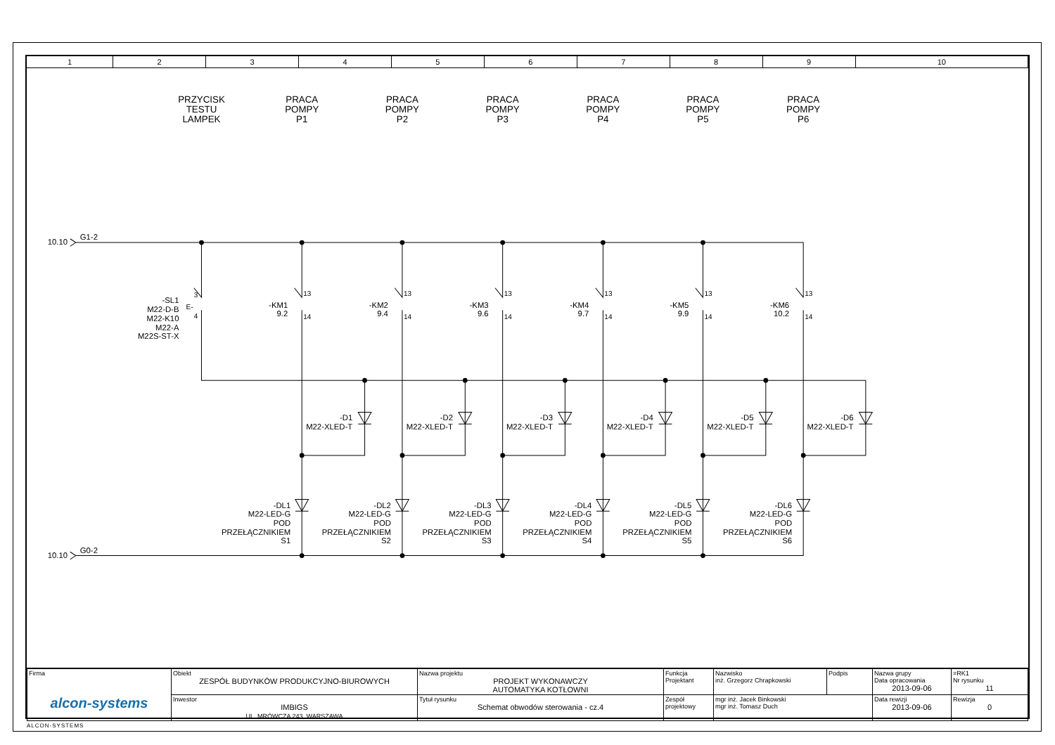| 1 | 2 | 3 | 4 | 5 | 6 | 7 | 8 | 9 | 10 |
PRZYCISK
TESTU
LAMPEK
PRACA
POMPY
P1
PRACA
POMPY
P2
PRACA
POMPY
P3
PRACA
POMPY
P4
PRACA
POMPY
P5
PRACA
POMPY
P6
10.10
G1-2
10.10
G0-2
-SL1
M22-D-B
M22-K10
M22-A
M22S-ST-X
-KM1
9.2
-KM2
9.4
-KM3
9.6
-KM4
9.7
-KM5
9.9
-KM6
10.2
-D1
M22-XLED-T
-D2
M22-XLED-T
-D3
M22-XLED-T
-D4
M22-XLED-T
-D5
M22-XLED-T
-D6
M22-XLED-T
-DL1
M22-LED-G
POD
PRZEŁĄCZNIKIEM
S1
-DL2
M22-LED-G
POD
PRZEŁĄCZNIKIEM
S2
-DL3
M22-LED-G
POD
PRZEŁĄCZNIKIEM
S3
-DL4
M22-LED-G
POD
PRZEŁĄCZNIKIEM
S4
-DL5
M22-LED-G
POD
PRZEŁĄCZNIKIEM
S5
-DL6
M22-LED-G
POD
PRZEŁĄCZNIKIEM
S6
E-
3
4
13
14
13
14
13
14
13
14
13
14
13
14
| Firma alcon-systems | Obiekt ZESPÓŁ BUDYNKÓW PRODUKCYJNO-BIUROWYCH | Nazwa projektu PROJEKT WYKONAWCZY AUTOMATYKA KOTŁOWNI | Funkcja Projektant | Nazwisko inż. Grzegorz Chrapkowski | Podpis | Nazwa grupy Data opracowania 2013-09-06 | =RK1 Nr rysunku 11 |
| | Inwestor IMBIGS UL. MRÓWCZA 243, WARSZAWA | Tytuł rysunku Schemat obwodów sterowania - cz.4 | Zespół projektowy | mgr inż. Jacek Binkowski mgr inż. Tomasz Duch | | Data rewizji 2013-09-06 | Rewizja 0 |
ALCON-SYSTEMS